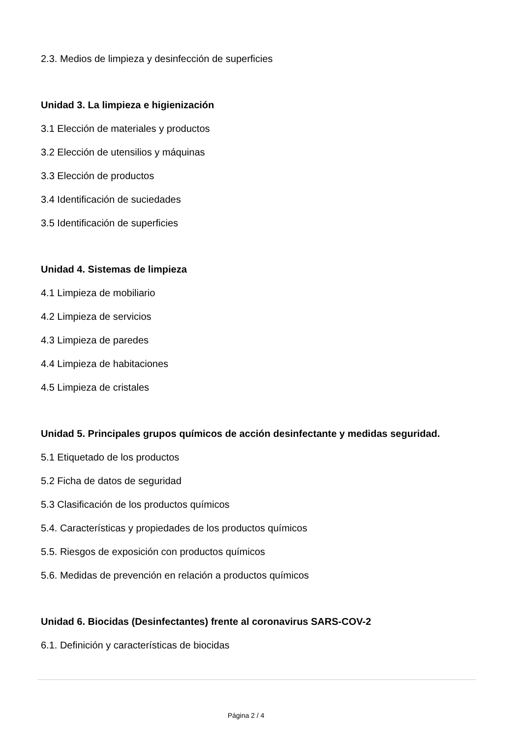2.3. Medios de limpieza y desinfección de superficies
Unidad 3. La limpieza e higienización
3.1 Elección de materiales y productos
3.2 Elección de utensilios y máquinas
3.3 Elección de productos
3.4 Identificación de suciedades
3.5 Identificación de superficies
Unidad 4. Sistemas de limpieza
4.1 Limpieza de mobiliario
4.2 Limpieza de servicios
4.3 Limpieza de paredes
4.4 Limpieza de habitaciones
4.5 Limpieza de cristales
Unidad 5. Principales grupos químicos de acción desinfectante y medidas seguridad.
5.1 Etiquetado de los productos
5.2 Ficha de datos de seguridad
5.3 Clasificación de los productos químicos
5.4. Características y propiedades de los productos químicos
5.5. Riesgos de exposición con productos químicos
5.6. Medidas de prevención en relación a productos químicos
Unidad 6. Biocidas (Desinfectantes) frente al coronavirus SARS-COV-2
6.1. Definición y características de biocidas
Página 2 / 4